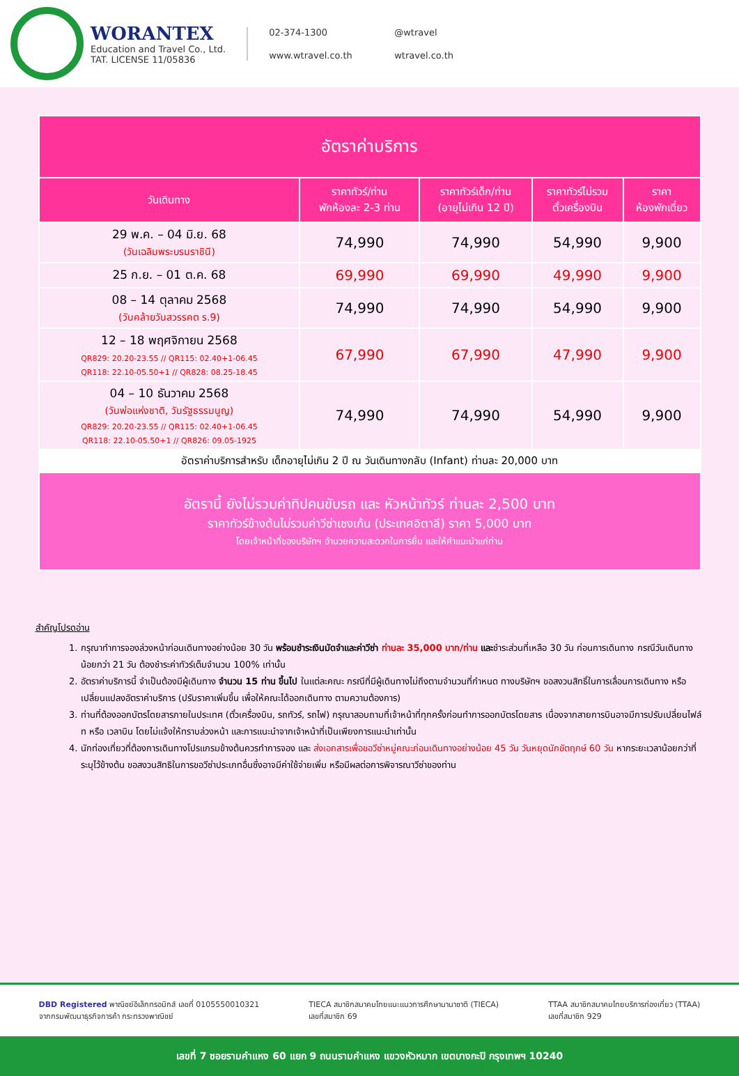WORANTEX
Education and Travel Co., Ltd.
TAT. LICENSE 11/05836
02-374-1300 @wtravel www.wtravel.co.th wtravel.co.th
| อัตราค่าบริการ | | | | |
| --- | --- | --- | --- | --- |
| วันเดินทาง | ราคาทัวร์/ท่าน พักห้องละ 2-3 ท่าน | ราคาทัวร์เด็ก/ท่าน (อายุไม่เกิน 12 ปี) | ราคาทัวร์ไม่รวม ตั๋วเครื่องบิน | ราคา ห้องพักเดี่ยว |
| 29 พ.ค. – 04 มิ.ย. 68 (วันเฉลิมพระบรมราชินี) | 74,990 | 74,990 | 54,990 | 9,900 |
| 25 ก.ย. – 01 ต.ค. 68 | 69,990 | 69,990 | 49,990 | 9,900 |
| 08 – 14 ตุลาคม 2568 (วันคล้ายวันสวรรคต ร.9) | 74,990 | 74,990 | 54,990 | 9,900 |
| 12 – 18 พฤศจิกายน 2568 QR829: 20.20-23.55 // QR115: 02.40+1-06.45 QR118: 22.10-05.50+1 // QR828: 08.25-18.45 | 67,990 | 67,990 | 47,990 | 9,900 |
| 04 – 10 ธันวาคม 2568 (วันพ่อแห่งชาติ, วันรัฐธรรมนูญ) QR829: 20.20-23.55 // QR115: 02.40+1-06.45 QR118: 22.10-05.50+1 // QR826: 09.05-1925 | 74,990 | 74,990 | 54,990 | 9,900 |
| อัตราค่าบริการสำหรับ เด็กอายุไม่เกิน 2 ปี ณ วันเดินทางกลับ (Infant) ท่านละ 20,000 บาท | | | | |
| อัตรานี้ ยังไม่รวมค่าทิปคนขับรถ และ หัวหน้าทัวร์ ท่านละ 2,500 บาท ราคาทัวร์ข้างต้นไม่รวมค่าวีซ่าเชงเก้น (ประเทศอิตาลี) ราคา 5,000 บาท โดยเจ้าหน้าที่ของบริษัทฯ อำนวยความสะดวกในการยื่น และให้คำแนะนำแก่ท่าน | | | | |
สำคัญโปรดอ่าน
1. กรุณาทำการจองล่วงหน้าก่อนเดินทางอย่างน้อย 30 วัน พร้อมชำระเงินมัดจำและค่าวีซ่า ท่านละ 35,000 บาท/ท่าน และชำระส่วนที่เหลือ 30 วัน ก่อนการเดินทาง กรณีวันเดินทางน้อยกว่า 21 วัน ต้องชำระค่าทัวร์เต็มจำนวน 100% เท่านั้น
2. อัตราค่าบริการนี้ จำเป็นต้องมีผู้เดินทาง จำนวน 15 ท่าน ขึ้นไป ในแต่ละคณะ กรณีที่มีผู้เดินทางไม่ถึงตามจำนวนที่กำหนด ทางบริษัทฯ ขอสงวนสิทธิ์ในการเลื่อนการเดินทาง หรือเปลี่ยนแปลงอัตราค่าบริการ (ปรับราคาเพิ่มขึ้น เพื่อให้คณะได้ออกเดินทาง ตามความต้องการ)
3. ท่านที่ต้องออกบัตรโดยสารภายในประเทศ (ตั๋วเครื่องบิน, รถทัวร์, รถไฟ) กรุณาสอบถามที่เจ้าหน้าที่ทุกครั้งก่อนทำการออกบัตรโดยสาร เนื่องจากสายการบินอาจมีการปรับเปลี่ยนไฟล์ท หรือ เวลาบิน โดยไม่แจ้งให้ทราบล่วงหน้า และการแนะนำจากเจ้าหน้าที่เป็นเพียงการแนะนำเท่านั้น
4. นักท่องเที่ยวที่ต้องการเดินทางโปรแกรมข้างต้นควรทำการจอง และ ส่งเอกสารเพื่อขอวีซ่าหมู่คณะก่อนเดินทางอย่างน้อย 45 วัน วันหยุดนักขัตฤกษ์ 60 วัน หากระยะเวลาน้อยกว่าที่ระบุไว้ข้างต้น ขอสงวนสิทธิในการขอวีซ่าประเภทอื่นซึ่งอาจมีค่าใช้จ่ายเพิ่ม หรือมีผลต่อการพิจารณาวีซ่าของท่าน
DBD Registered พาณิชย์อิเล็กทรอนิกส์ เลขที่ 0105550010321
จากกรมพัฒนาธุรกิจการค้า กระทรวงพาณิชย์
TIECA สมาชิกสมาคมไทยแนะแนวการศึกษานานาชาติ (TIECA)
เลขที่สมาชิก 69
TTAA สมาชิกสมาคมไทยบริการท่องเที่ยว (TTAA)
เลขที่สมาชิก 929
เลขที่ 7 ซอยรามคำแหง 60 แยก 9 ถนนรามคำแหง แขวงหัวหมาก เขตบางกะปิ กรุงเทพฯ 10240